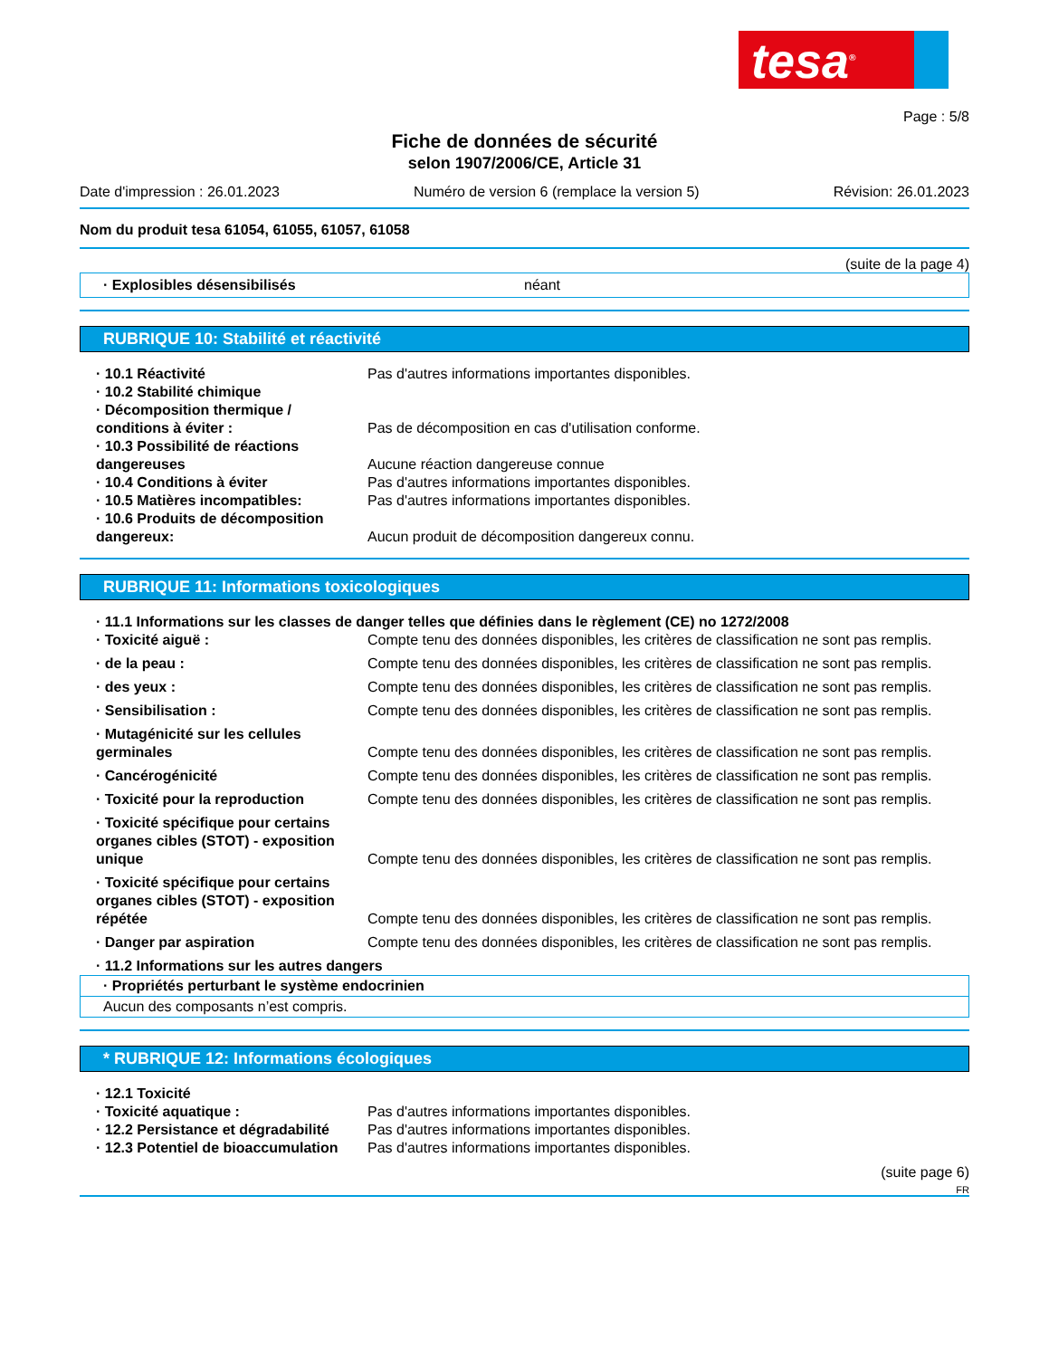tesa<sup>®</sup>
Page : 5/8
Fiche de données de sécurité
selon 1907/2006/CE, Article 31
Date d'impression : 26.01.2023 Numéro de version 6 (remplace la version 5) Révision: 26.01.2023
Nom du produit tesa 61054, 61055, 61057, 61058
(suite de la page 4)
· Explosibles désensibilisés néant
RUBRIQUE 10: Stabilité et réactivité
· 10.1 Réactivité Pas d'autres informations importantes disponibles.
· 10.2 Stabilité chimique
· Décomposition thermique / conditions à éviter : Pas de décomposition en cas d'utilisation conforme.
· 10.3 Possibilité de réactions dangereuses Aucune réaction dangereuse connue
· 10.4 Conditions à éviter Pas d'autres informations importantes disponibles.
· 10.5 Matières incompatibles: Pas d'autres informations importantes disponibles.
· 10.6 Produits de décomposition dangereux: Aucun produit de décomposition dangereux connu.
RUBRIQUE 11: Informations toxicologiques
· 11.1 Informations sur les classes de danger telles que définies dans le règlement (CE) no 1272/2008
· Toxicité aiguë : Compte tenu des données disponibles, les critères de classification ne sont pas remplis.
· de la peau : Compte tenu des données disponibles, les critères de classification ne sont pas remplis.
· des yeux : Compte tenu des données disponibles, les critères de classification ne sont pas remplis.
· Sensibilisation : Compte tenu des données disponibles, les critères de classification ne sont pas remplis.
· Mutagénicité sur les cellules germinales Compte tenu des données disponibles, les critères de classification ne sont pas remplis.
· Cancérogénicité Compte tenu des données disponibles, les critères de classification ne sont pas remplis.
· Toxicité pour la reproduction Compte tenu des données disponibles, les critères de classification ne sont pas remplis.
· Toxicité spécifique pour certains organes cibles (STOT) - exposition unique Compte tenu des données disponibles, les critères de classification ne sont pas remplis.
· Toxicité spécifique pour certains organes cibles (STOT) - exposition répétée Compte tenu des données disponibles, les critères de classification ne sont pas remplis.
· Danger par aspiration Compte tenu des données disponibles, les critères de classification ne sont pas remplis.
· 11.2 Informations sur les autres dangers
· Propriétés perturbant le système endocrinien
Aucun des composants n’est compris.
* RUBRIQUE 12: Informations écologiques
· 12.1 Toxicité
· Toxicité aquatique : Pas d'autres informations importantes disponibles.
· 12.2 Persistance et dégradabilité Pas d'autres informations importantes disponibles.
· 12.3 Potentiel de bioaccumulation Pas d'autres informations importantes disponibles.
(suite page 6)
FR